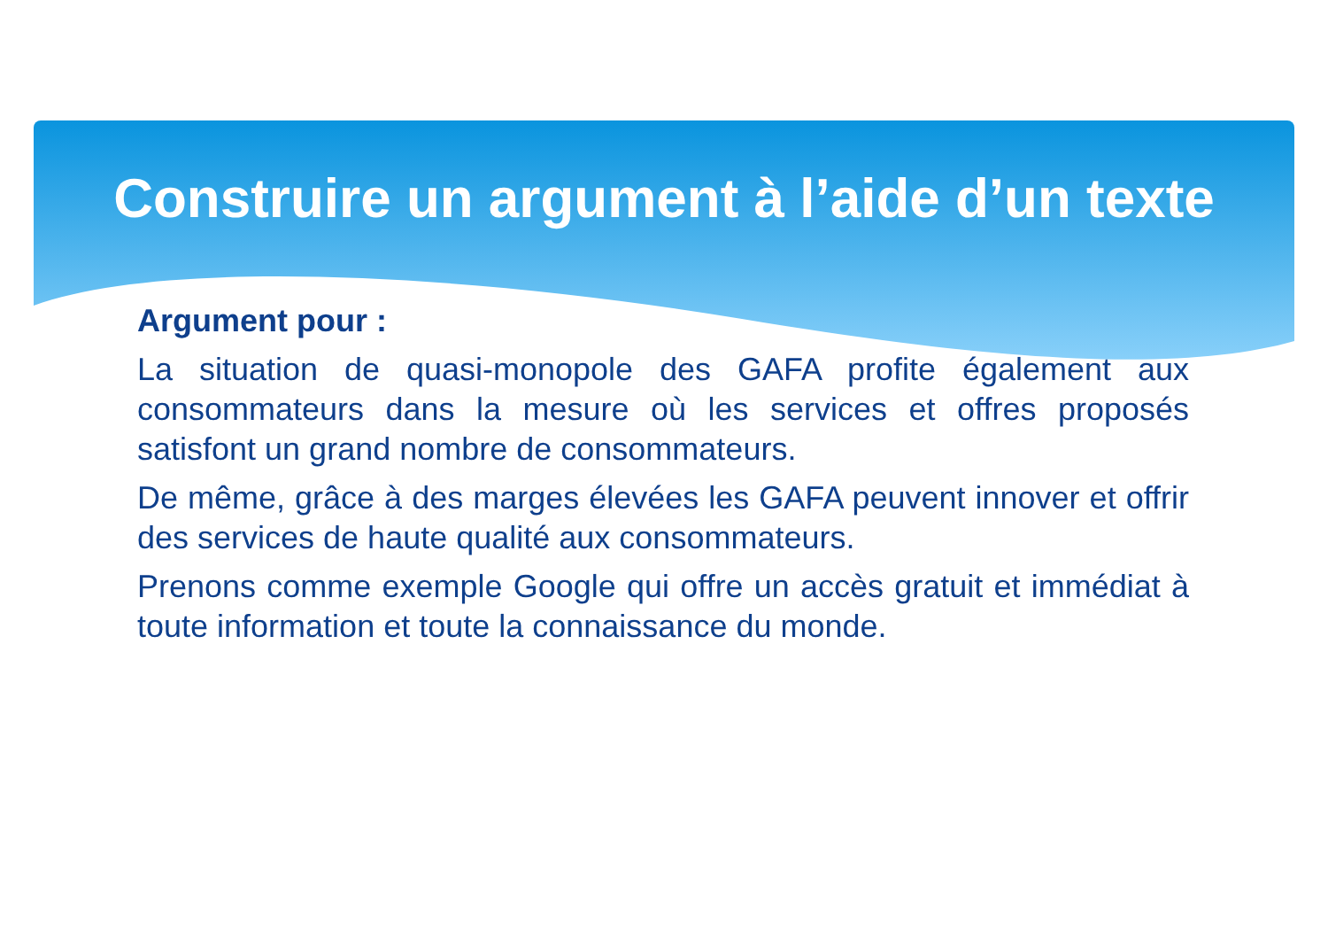Construire un argument à l’aide d’un texte
Argument pour :
La situation de quasi-monopole des GAFA profite également aux consommateurs dans la mesure où les services et offres proposés satisfont un grand nombre de consommateurs.
De même, grâce à des marges élevées les GAFA peuvent innover et offrir des services de haute qualité aux consommateurs.
Prenons comme exemple Google qui offre un accès gratuit et immédiat à toute information et toute la connaissance du monde.